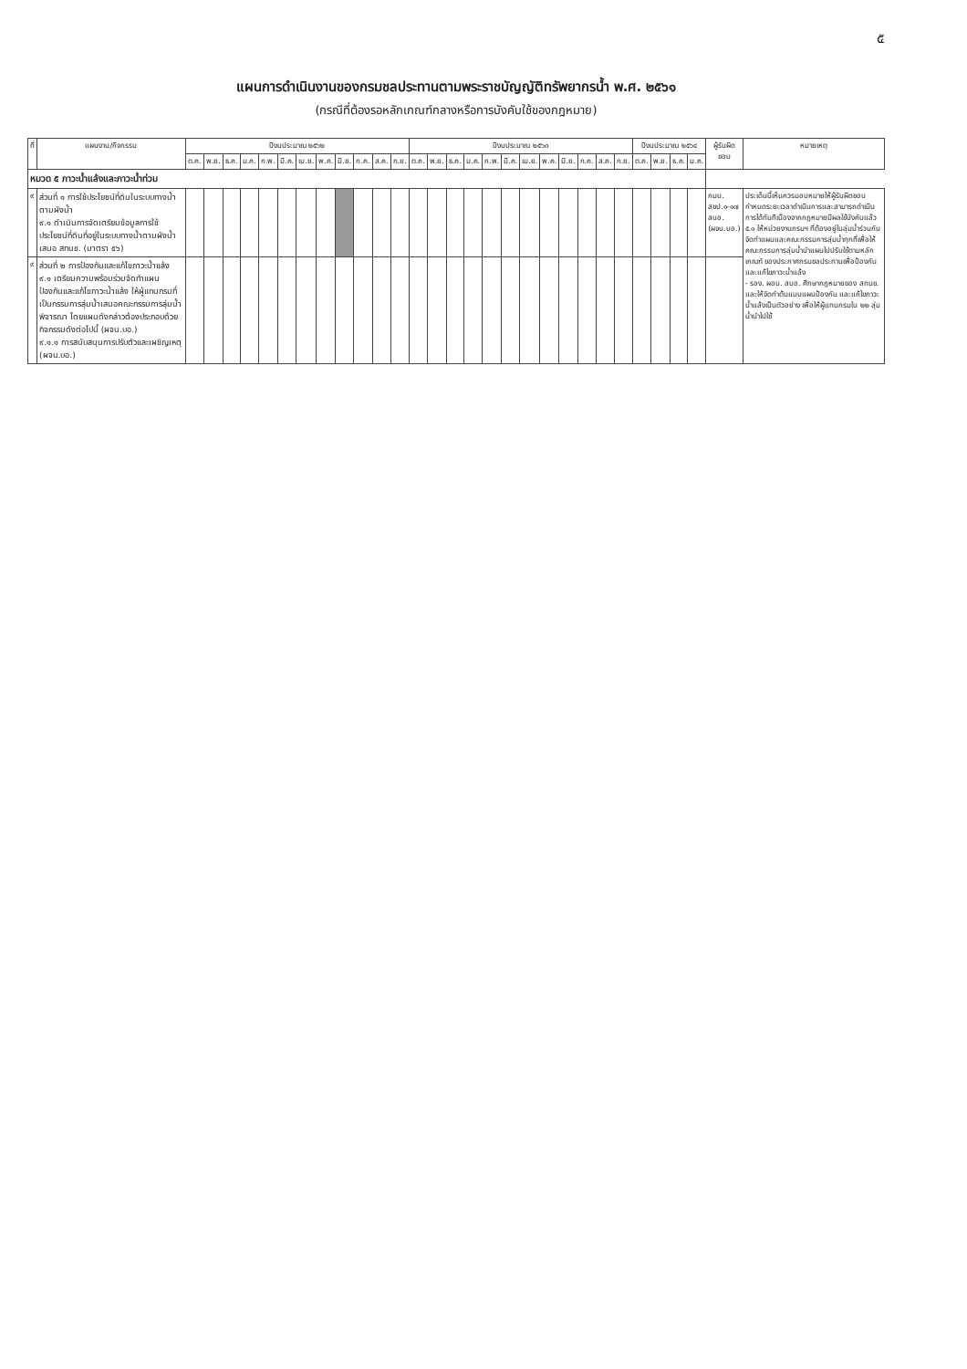๕
แผนการดำเนินงานของกรมชลประทานตามพระราชบัญญัติทรัพยากรน้ำ พ.ศ. ๒๕๖๑
(กรณีที่ต้องรอหลักเกณฑ์กลางหรือการบังคับใช้ของกฎหมาย)
| ที่ | แผนงาน/กิจกรรม | ปีงบประมาณ ๒๕๖๒ | | | | | | | | | | | | ปีงบประมาณ ๒๕๖๓ | | | | | | | | | | | | ปีงบประมาณ ๒๕๖๔ | | | | ผู้รับผิดชอบ | หมายเหตุ |
| --- | --- | --- | --- | --- | --- | --- | --- | --- | --- | --- | --- | --- | --- | --- | --- | --- | --- | --- | --- | --- | --- | --- | --- | --- | --- | --- | --- | --- | --- | --- | --- |
| | | ต.ค. | พ.ย. | ธ.ค. | ม.ค. | ก.พ. | มี.ค. | เม.ย. | พ.ค. | มิ.ย. | ก.ค. | ส.ค. | ก.ย. | ต.ค. | พ.ย. | ธ.ค. | ม.ค. | ก.พ. | มี.ค. | เม.ย. | พ.ค. | มิ.ย. | ก.ค. | ส.ค. | ก.ย. | ต.ค. | พ.ย. | ธ.ค. | ม.ค. | | |
| หมวด ๕ ภาวะน้ำแล้งและภาวะน้ำท่วม | | | | | | | | | | | | | | | | | | | | | | | | | | | | | | | |
| ๙ | ส่วนที่ ๑ การใช้ประโยชน์ที่ดินในระบบทางน้ำตามผังน้ำ ๙.๑ ดำเนินการจัดเตรียมข้อมูลการใช้ประโยชน์ที่ดินที่อยู่ในระบบทางน้ำตามผังน้ำเสนอ สทนช. (มาตรา ๕๖) | | | | | | | | | | | | | | | | | | | | | | | | | | | | | กมน. สชป.๑-๑๗ สบอ. (ผจน.บอ.) | ประเด็นนี้เห็นควรมอบหมายให้ผู้รับผิดชอบกำหนดระยะเวลาดำเนินการและสามารถดำเนินการได้ทันทีเนื่องจากกฎหมายมีผลใช้บังคับแล้ว ๕.๑ ให้หน่วยงานกรมฯ ที่ต้องอยู่ในลุ่มน้ำร่วมกันจัดทำแผนและคณะกรรมการลุ่มน้ำทุกที่เพื่อให้คณะกรรมการลุ่มน้ำนำแผนไปปรับใช้ตามหลักเกณฑ์ ของประกาศกรมชลประทานเพื่อป้องกันและแก้ไขภาวะน้ำแล้ง - รอง. ผอบ. สบอ. ศึกษากฎหมายของ สทนช. และให้จัดทำต้นแบบแผนป้องกัน และแก้ไขภาวะน้ำแล้งเป็นตัวอย่าง เพื่อให้ผู้แทนกรมใน ๒๒ ลุ่มน้ำนำไปใช้ |
| ๙ | ส่วนที่ ๒ การป้องกันและแก้ไขภาวะน้ำแล้ง ๙.๑ เตรียมความพร้อมร่วมจัดทำแผนป้องกันและแก้ไขภาวะน้ำแล้ง ให้ผู้แทนกรมที่เป็นกรรมการลุ่มน้ำเสนอคณะกรรมการลุ่มน้ำพิจารณา โดยแผนดังกล่าวต้องประกอบด้วยกิจกรรมดังต่อไปนี้ (ผจน.บอ.) ๙.๑.๑ การสนับสนุนการปรับตัวและเผชิญเหตุ (ผจน.บอ.) | | | | | | | | | | | | | | | | | | | | | | | | | | | | | | |